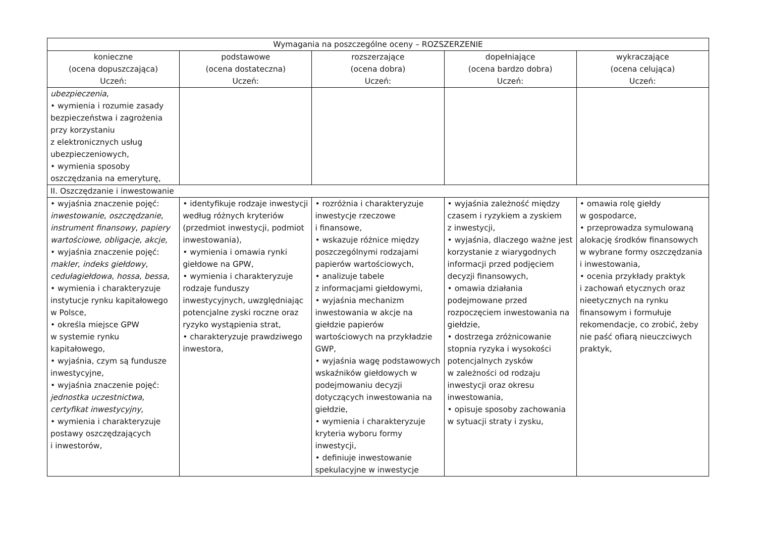| Wymagania na poszczególne oceny – ROZSZERZENIE | | | | |
| --- | --- | --- | --- | --- |
| konieczne (ocena dopuszczająca) Uczeń: | podstawowe (ocena dostateczna) Uczeń: | rozszerzające (ocena dobra) Uczeń: | dopełniające (ocena bardzo dobra) Uczeń: | wykraczające (ocena celująca) Uczeń: |
| ubezpieczenia , • wymienia i rozumie zasady bezpieczeństwa i zagrożenia przy korzystaniu z elektronicznych usług ubezpieczeniowych, • wymienia sposoby oszczędzania na emeryturę, | | | | |
| II. Oszczędzanie i inwestowanie | | | | |
| • wyjaśnia znaczenie pojęć: inwestowanie , oszczędzanie , instrument finansowy , papiery wartościowe , obligacje , akcje , • wyjaśnia znaczenie pojęć: makler , indeks giełdowy , cedułagiełdowa , hossa , bessa , • wymienia i charakteryzuje instytucje rynku kapitałowego w Polsce, • określa miejsce GPW w systemie rynku kapitałowego, • wyjaśnia, czym są fundusze inwestycyjne, • wyjaśnia znaczenie pojęć: jednostka uczestnictwa , certyfikat inwestycyjny , • wymienia i charakteryzuje postawy oszczędzających i inwestorów, | • identyfikuje rodzaje inwestycji według różnych kryteriów (przedmiot inwestycji, podmiot inwestowania), • wymienia i omawia rynki giełdowe na GPW, • wymienia i charakteryzuje rodzaje funduszy inwestycyjnych, uwzględniając potencjalne zyski roczne oraz ryzyko wystąpienia strat, • charakteryzuje prawdziwego inwestora, | • rozróżnia i charakteryzuje inwestycje rzeczowe i finansowe, • wskazuje różnice między poszczególnymi rodzajami papierów wartościowych, • analizuje tabele z informacjami giełdowymi, • wyjaśnia mechanizm inwestowania w akcje na giełdzie papierów wartościowych na przykładzie GWP, • wyjaśnia wagę podstawowych wskaźników giełdowych w podejmowaniu decyzji dotyczących inwestowania na giełdzie, • wymienia i charakteryzuje kryteria wyboru formy inwestycji, • definiuje inwestowanie spekulacyjne w inwestycje | • wyjaśnia zależność między czasem i ryzykiem a zyskiem z inwestycji, • wyjaśnia, dlaczego ważne jest korzystanie z wiarygodnych informacji przed podjęciem decyzji finansowych, • omawia działania podejmowane przed rozpoczęciem inwestowania na giełdzie, • dostrzega zróżnicowanie stopnia ryzyka i wysokości potencjalnych zysków w zależności od rodzaju inwestycji oraz okresu inwestowania, • opisuje sposoby zachowania w sytuacji straty i zysku, | • omawia rolę giełdy w gospodarce, • przeprowadza symulowaną alokację środków finansowych w wybrane formy oszczędzania i inwestowania, • ocenia przykłady praktyk i zachowań etycznych oraz nieetycznych na rynku finansowym i formułuje rekomendacje, co zrobić, żeby nie paść ofiarą nieuczciwych praktyk, |